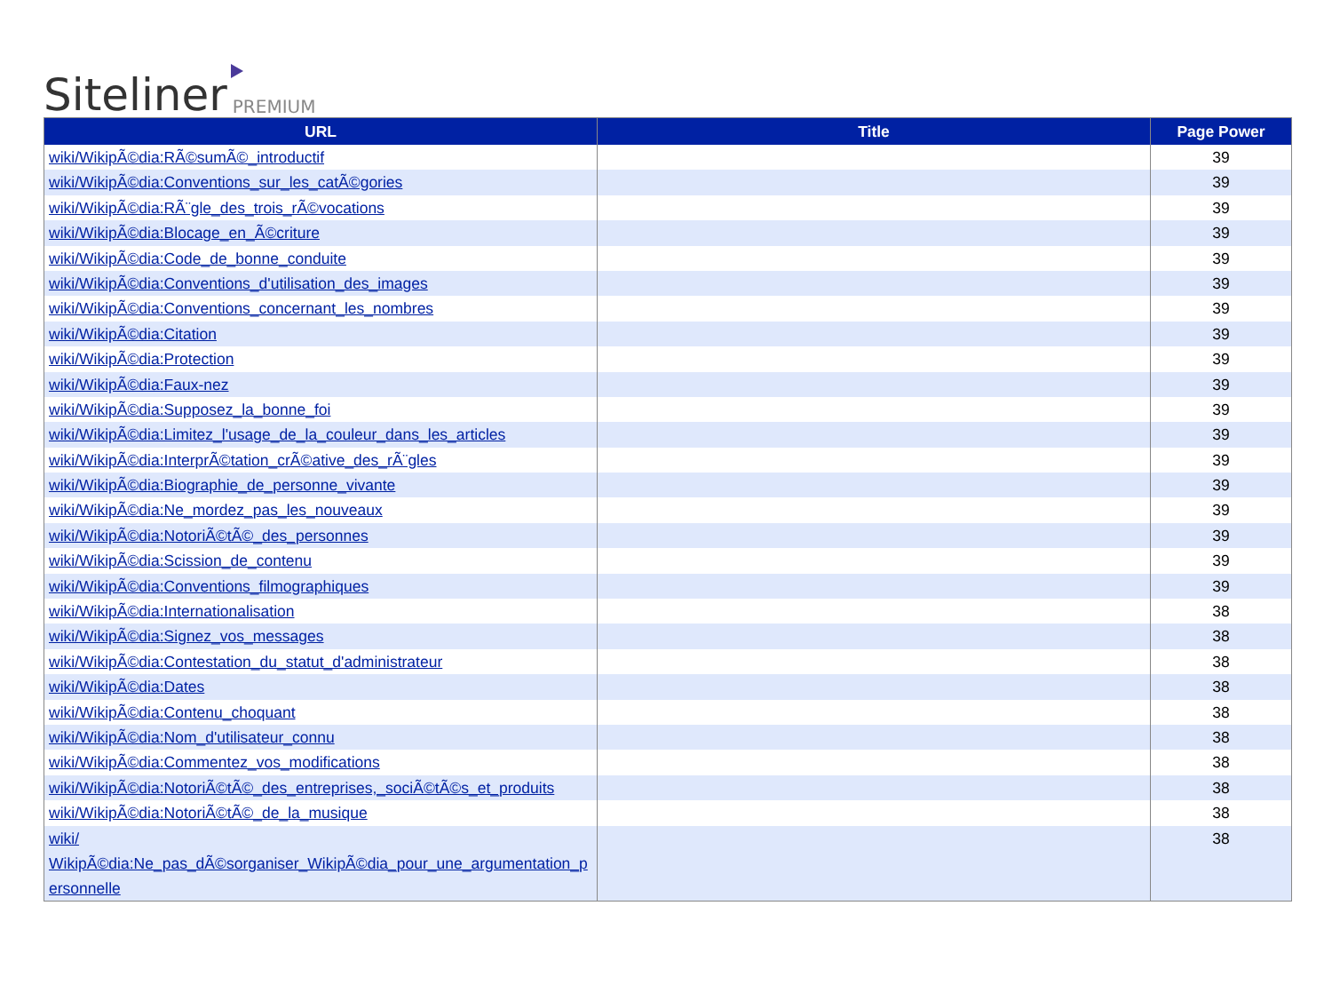Siteliner PREMIUM
| URL | Title | Page Power |
| --- | --- | --- |
| wiki/WikipÃ©dia:RÃ©sumÃ©_introductif | | 39 |
| wiki/WikipÃ©dia:Conventions_sur_les_catÃ©gories | | 39 |
| wiki/WikipÃ©dia:RÃ¨gle_des_trois_rÃ©vocations | | 39 |
| wiki/WikipÃ©dia:Blocage_en_Ã©criture | | 39 |
| wiki/WikipÃ©dia:Code_de_bonne_conduite | | 39 |
| wiki/WikipÃ©dia:Conventions_d'utilisation_des_images | | 39 |
| wiki/WikipÃ©dia:Conventions_concernant_les_nombres | | 39 |
| wiki/WikipÃ©dia:Citation | | 39 |
| wiki/WikipÃ©dia:Protection | | 39 |
| wiki/WikipÃ©dia:Faux-nez | | 39 |
| wiki/WikipÃ©dia:Supposez_la_bonne_foi | | 39 |
| wiki/WikipÃ©dia:Limitez_l'usage_de_la_couleur_dans_les_articles | | 39 |
| wiki/WikipÃ©dia:InterprÃ©tation_crÃ©ative_des_rÃ¨gles | | 39 |
| wiki/WikipÃ©dia:Biographie_de_personne_vivante | | 39 |
| wiki/WikipÃ©dia:Ne_mordez_pas_les_nouveaux | | 39 |
| wiki/WikipÃ©dia:NotoriÃ©tÃ©_des_personnes | | 39 |
| wiki/WikipÃ©dia:Scission_de_contenu | | 39 |
| wiki/WikipÃ©dia:Conventions_filmographiques | | 39 |
| wiki/WikipÃ©dia:Internationalisation | | 38 |
| wiki/WikipÃ©dia:Signez_vos_messages | | 38 |
| wiki/WikipÃ©dia:Contestation_du_statut_d'administrateur | | 38 |
| wiki/WikipÃ©dia:Dates | | 38 |
| wiki/WikipÃ©dia:Contenu_choquant | | 38 |
| wiki/WikipÃ©dia:Nom_d'utilisateur_connu | | 38 |
| wiki/WikipÃ©dia:Commentez_vos_modifications | | 38 |
| wiki/WikipÃ©dia:NotoriÃ©tÃ©_des_entreprises,_sociÃ©tÃ©s_et_produits | | 38 |
| wiki/WikipÃ©dia:NotoriÃ©tÃ©_de_la_musique | | 38 |
| wiki/ WikipÃ©dia:Ne_pas_dÃ©sorganiser_WikipÃ©dia_pour_une_argumentation_p ersonnelle | | 38 |